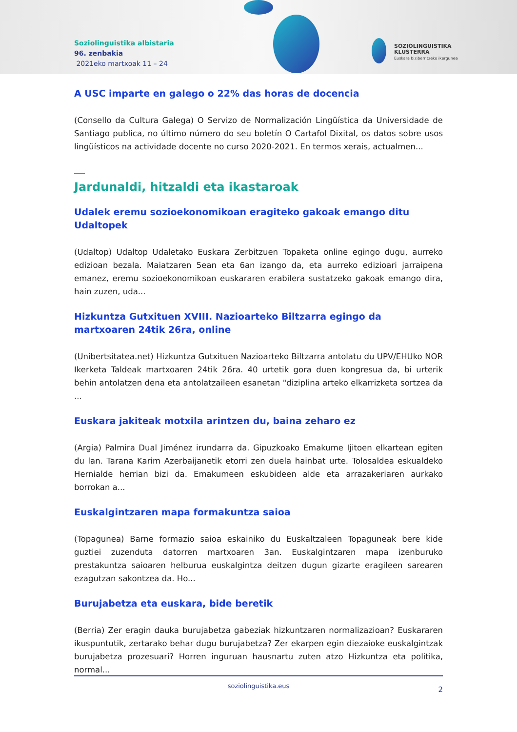Soziolinguistika albistaria
96. zenbakia
2021eko martxoak 11 – 24
SOZIOLINGUISTIKA
KLUSTERRA
Euskara biziberritzeko ikergunea
A USC imparte en galego o 22% das horas de docencia
(Consello da Cultura Galega) O Servizo de Normalización Lingüística da Universidade de Santiago publica, no último número do seu boletín O Cartafol Dixital, os datos sobre usos lingüísticos na actividade docente no curso 2020-2021. En termos xerais, actualmen...
Jardunaldi, hitzaldi eta ikastaroak
Udalek eremu sozioekonomikoan eragiteko gakoak emango ditu Udaltopek
(Udaltop) Udaltop Udaletako Euskara Zerbitzuen Topaketa online egingo dugu, aurreko edizioan bezala. Maiatzaren 5ean eta 6an izango da, eta aurreko edizioari jarraipena emanez, eremu sozioekonomikoan euskararen erabilera sustatzeko gakoak emango dira, hain zuzen, uda...
Hizkuntza Gutxituen XVIII. Nazioarteko Biltzarra egingo da martxoaren 24tik 26ra, online
(Unibertsitatea.net) Hizkuntza Gutxituen Nazioarteko Biltzarra antolatu du UPV/EHUko NOR Ikerketa Taldeak martxoaren 24tik 26ra. 40 urtetik gora duen kongresua da, bi urterik behin antolatzen dena eta antolatzaileen esanetan "diziplina arteko elkarrizketa sortzea da ...
Euskara jakiteak motxila arintzen du, baina zeharo ez
(Argia) Palmira Dual Jiménez irundarra da. Gipuzkoako Emakume Ijitoen elkartean egiten du lan. Tarana Karim Azerbaijanetik etorri zen duela hainbat urte. Tolosaldea eskualdeko Hernialde herrian bizi da. Emakumeen eskubideen alde eta arrazakeriaren aurkako borrokan a...
Euskalgintzaren mapa formakuntza saioa
(Topagunea) Barne formazio saioa eskainiko du Euskaltzaleen Topaguneak bere kide guztiei zuzenduta datorren martxoaren 3an. Euskalgintzaren mapa izenburuko prestakuntza saioaren helburua euskalgintza deitzen dugun gizarte eragileen sarearen ezagutzan sakontzea da. Ho...
Burujabetza eta euskara, bide beretik
(Berria) Zer eragin dauka burujabetza gabeziak hizkuntzaren normalizazioan? Euskararen ikuspuntutik, zertarako behar dugu burujabetza? Zer ekarpen egin diezaioke euskalgintzak burujabetza prozesuari? Horren inguruan hausnartu zuten atzo Hizkuntza eta politika, normal...
soziolinguistika.eus 2